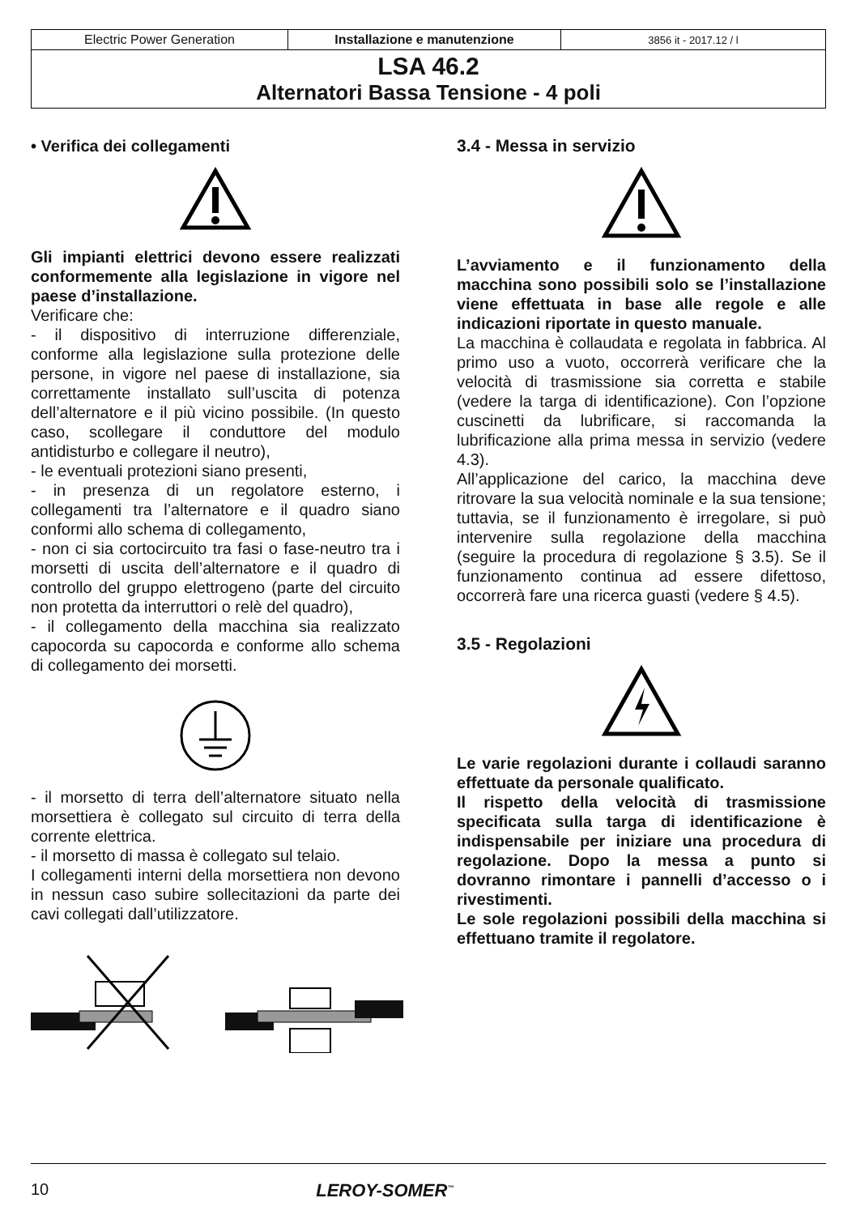| Electric Power Generation | Installazione e manutenzione | 3856 it - 2017.12 / l |
| LSA 46.2 Alternatori Bassa Tensione - 4 poli | | |
• Verifica dei collegamenti
Gli impianti elettrici devono essere realizzati conformemente alla legislazione in vigore nel paese d’installazione.
Verificare che:
- il dispositivo di interruzione differenziale, conforme alla legislazione sulla protezione delle persone, in vigore nel paese di installazione, sia correttamente installato sull’uscita di potenza dell’alternatore e il più vicino possibile. (In questo caso, scollegare il conduttore del modulo antidisturbo e collegare il neutro),
- le eventuali protezioni siano presenti,
- in presenza di un regolatore esterno, i collegamenti tra l’alternatore e il quadro siano conformi allo schema di collegamento,
- non ci sia cortocircuito tra fasi o fase-neutro tra i morsetti di uscita dell’alternatore e il quadro di controllo del gruppo elettrogeno (parte del circuito non protetta da interruttori o relè del quadro),
- il collegamento della macchina sia realizzato capocorda su capocorda e conforme allo schema di collegamento dei morsetti.
- il morsetto di terra dell’alternatore situato nella morsettiera è collegato sul circuito di terra della corrente elettrica.
- il morsetto di massa è collegato sul telaio.
I collegamenti interni della morsettiera non devono in nessun caso subire sollecitazioni da parte dei cavi collegati dall’utilizzatore.
3.4 - Messa in servizio
L’avviamento e il funzionamento della macchina sono possibili solo se l’installazione viene effettuata in base alle regole e alle indicazioni riportate in questo manuale.
La macchina è collaudata e regolata in fabbrica. Al primo uso a vuoto, occorrerà verificare che la velocità di trasmissione sia corretta e stabile (vedere la targa di identificazione). Con l’opzione cuscinetti da lubrificare, si raccomanda la lubrificazione alla prima messa in servizio (vedere 4.3).
All’applicazione del carico, la macchina deve ritrovare la sua velocità nominale e la sua tensione; tuttavia, se il funzionamento è irregolare, si può intervenire sulla regolazione della macchina (seguire la procedura di regolazione § 3.5). Se il funzionamento continua ad essere difettoso, occorrerà fare una ricerca guasti (vedere § 4.5).
3.5 - Regolazioni
Le varie regolazioni durante i collaudi saranno effettuate da personale qualificato.
Il rispetto della velocità di trasmissione specificata sulla targa di identificazione è indispensabile per iniziare una procedura di regolazione. Dopo la messa a punto si dovranno rimontare i pannelli d’accesso o i rivestimenti.
Le sole regolazioni possibili della macchina si effettuano tramite il regolatore.
10 LEROY-SOMER<sup>™</sup>